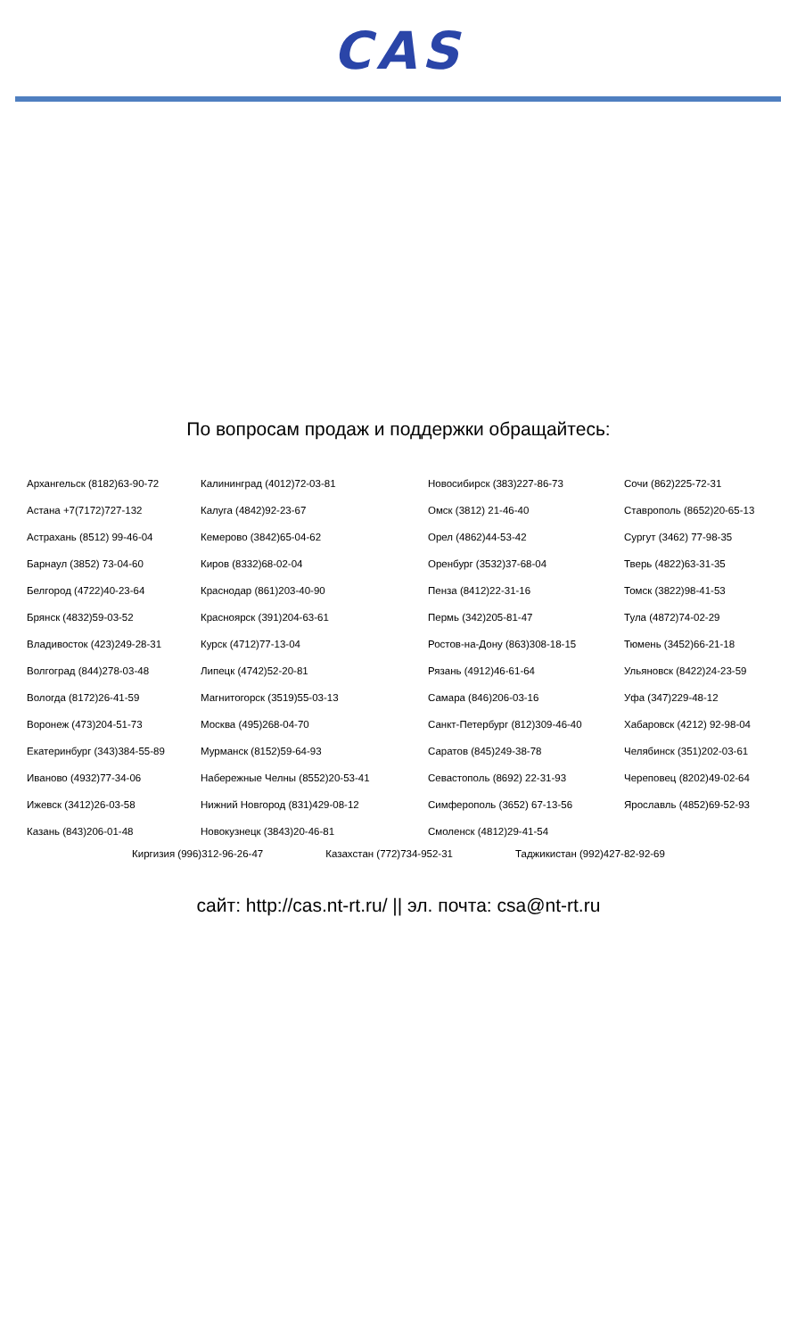CAS
По вопросам продаж и поддержки обращайтесь:
| Архангельск (8182)63-90-72 | Калининград (4012)72-03-81 | Новосибирск (383)227-86-73 | Сочи (862)225-72-31 |
| Астана +7(7172)727-132 | Калуга (4842)92-23-67 | Омск (3812) 21-46-40 | Ставрополь (8652)20-65-13 |
| Астрахань (8512) 99-46-04 | Кемерово (3842)65-04-62 | Орел (4862)44-53-42 | Сургут (3462) 77-98-35 |
| Барнаул (3852) 73-04-60 | Киров (8332)68-02-04 | Оренбург (3532)37-68-04 | Тверь (4822)63-31-35 |
| Белгород (4722)40-23-64 | Краснодар (861)203-40-90 | Пенза (8412)22-31-16 | Томск (3822)98-41-53 |
| Брянск (4832)59-03-52 | Красноярск (391)204-63-61 | Пермь (342)205-81-47 | Тула (4872)74-02-29 |
| Владивосток (423)249-28-31 | Курск (4712)77-13-04 | Ростов-на-Дону (863)308-18-15 | Тюмень (3452)66-21-18 |
| Волгоград (844)278-03-48 | Липецк (4742)52-20-81 | Рязань (4912)46-61-64 | Ульяновск (8422)24-23-59 |
| Вологда (8172)26-41-59 | Магнитогорск (3519)55-03-13 | Самара (846)206-03-16 | Уфа (347)229-48-12 |
| Воронеж (473)204-51-73 | Москва (495)268-04-70 | Санкт-Петербург (812)309-46-40 | Хабаровск (4212) 92-98-04 |
| Екатеринбург (343)384-55-89 | Мурманск (8152)59-64-93 | Саратов (845)249-38-78 | Челябинск (351)202-03-61 |
| Иваново (4932)77-34-06 | Набережные Челны (8552)20-53-41 | Севастополь (8692) 22-31-93 | Череповец (8202)49-02-64 |
| Ижевск (3412)26-03-58 | Нижний Новгород (831)429-08-12 | Симферополь (3652) 67-13-56 | Ярославль (4852)69-52-93 |
| Казань (843)206-01-48 | Новокузнецк (3843)20-46-81 | Смоленск (4812)29-41-54 | |
Киргизия (996)312-96-26-47 Казахстан (772)734-952-31 Таджикистан (992)427-82-92-69
сайт: http://cas.nt-rt.ru/ || эл. почта: csa@nt-rt.ru